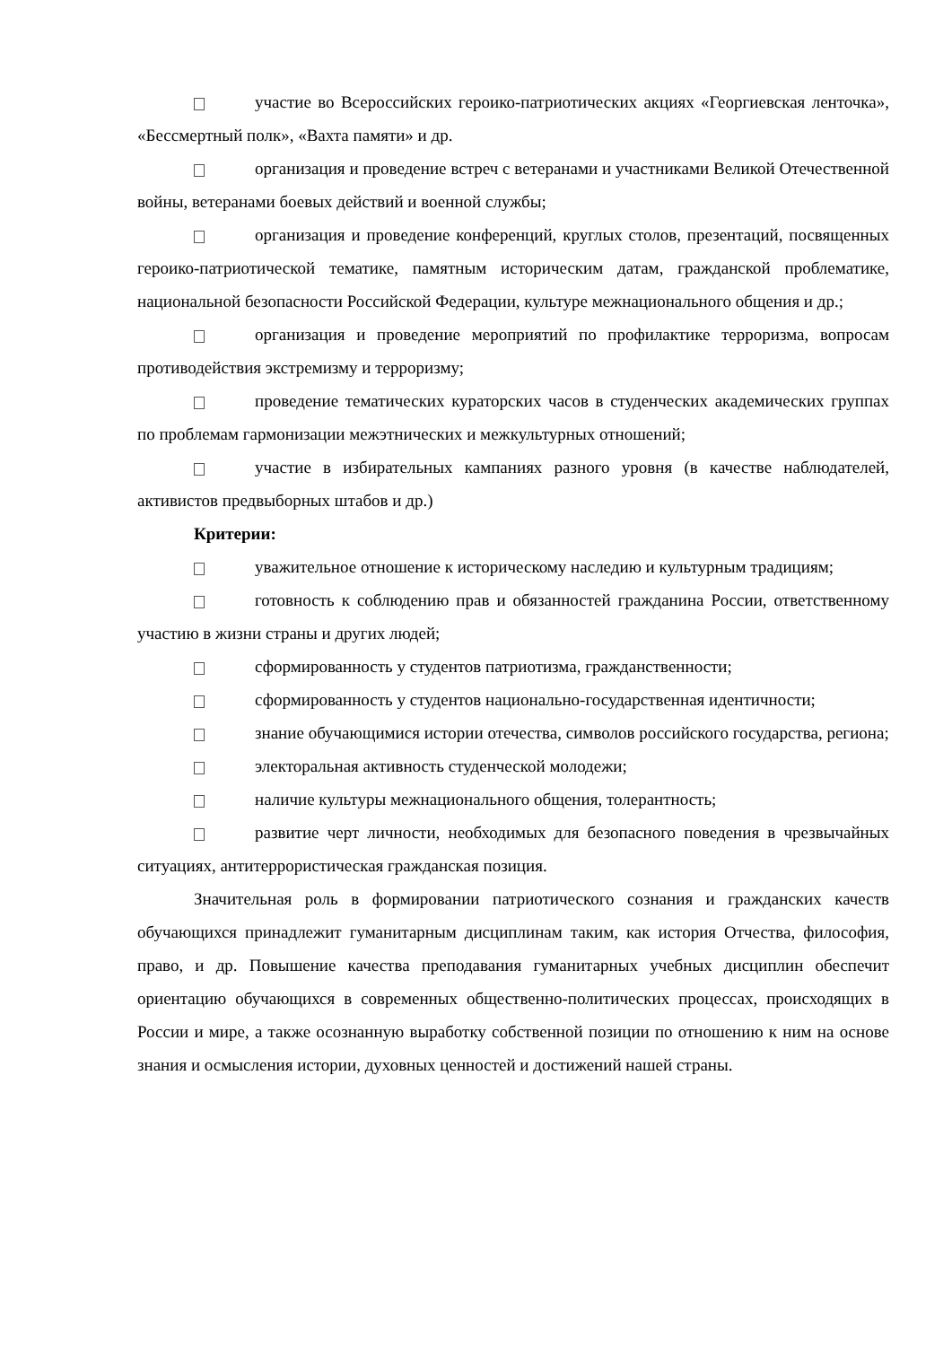участие во Всероссийских героико-патриотических акциях «Георгиевская ленточка», «Бессмертный полк», «Вахта памяти» и др.
организация и проведение встреч с ветеранами и участниками Великой Отечественной войны, ветеранами боевых действий и военной службы;
организация и проведение конференций, круглых столов, презентаций, посвященных героико-патриотической тематике, памятным историческим датам, гражданской проблематике, национальной безопасности Российской Федерации, культуре межнационального общения и др.;
организация и проведение мероприятий по профилактике терроризма, вопросам противодействия экстремизму и терроризму;
проведение тематических кураторских часов в студенческих академических группах по проблемам гармонизации межэтнических и межкультурных отношений;
участие в избирательных кампаниях разного уровня (в качестве наблюдателей, активистов предвыборных штабов и др.)
Критерии:
уважительное отношение к историческому наследию и культурным традициям;
готовность к соблюдению прав и обязанностей гражданина России, ответственному участию в жизни страны и других людей;
сформированность у студентов патриотизма, гражданственности;
сформированность у студентов национально-государственная идентичности;
знание обучающимися истории отечества, символов российского государства, региона;
электоральная активность студенческой молодежи;
наличие культуры межнационального общения, толерантность;
развитие черт личности, необходимых для безопасного поведения в чрезвычайных ситуациях, антитеррористическая гражданская позиция.
Значительная роль в формировании патриотического сознания и гражданских качеств обучающихся принадлежит гуманитарным дисциплинам таким, как история Отчества, философия, право, и др. Повышение качества преподавания гуманитарных учебных дисциплин обеспечит ориентацию обучающихся в современных общественно-политических процессах, происходящих в России и мире, а также осознанную выработку собственной позиции по отношению к ним на основе знания и осмысления истории, духовных ценностей и достижений нашей страны.